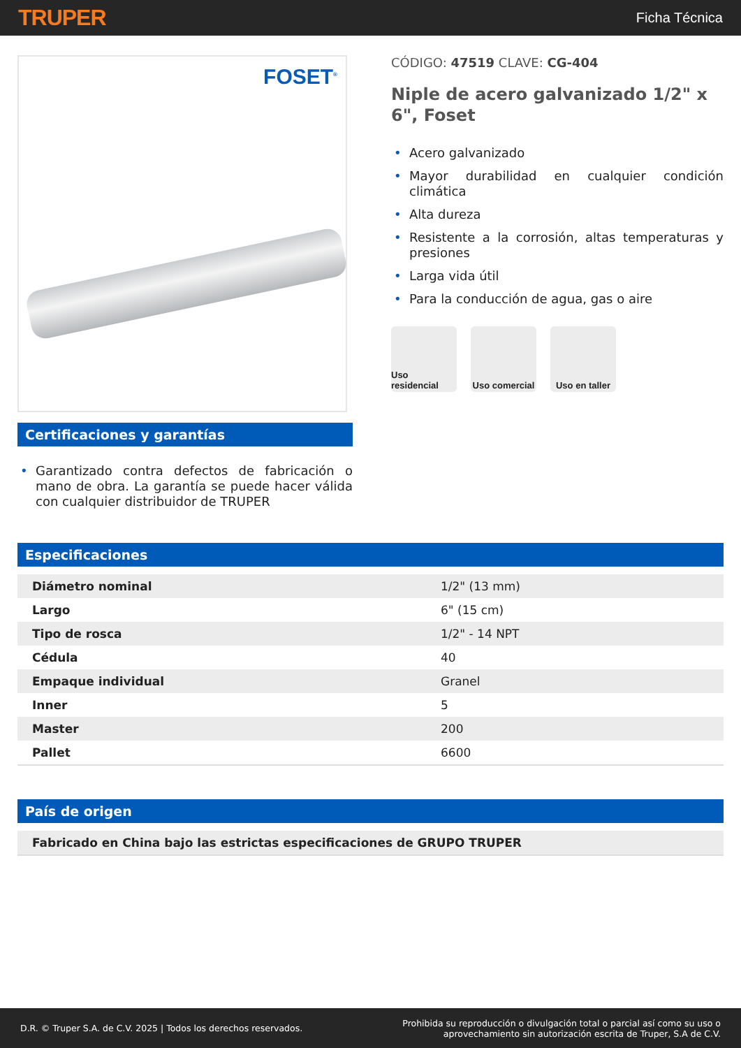TRUPER
Ficha Técnica
FOSET<sup>®</sup>
Certificaciones y garantías
• Garantizado contra defectos de fabricación o mano de obra. La garantía se puede hacer válida con cualquier distribuidor de TRUPER
CÓDIGO: 47519 CLAVE: CG-404
Niple de acero galvanizado 1/2" x 6", Foset
• Acero galvanizado
• Mayor durabilidad en cualquier condición climática
• Alta dureza
• Resistente a la corrosión, altas temperaturas y presiones
• Larga vida útil
• Para la conducción de agua, gas o aire
Uso residencial
Uso comercial
Uso en taller
Especificaciones
| Diámetro nominal | 1/2" (13 mm) |
| Largo | 6" (15 cm) |
| Tipo de rosca | 1/2" - 14 NPT |
| Cédula | 40 |
| Empaque individual | Granel |
| Inner | 5 |
| Master | 200 |
| Pallet | 6600 |
País de origen
Fabricado en China bajo las estrictas especificaciones de GRUPO TRUPER
D.R. © Truper S.A. de C.V. 2025 | Todos los derechos reservados.
Prohibida su reproducción o divulgación total o parcial así como su uso o
aprovechamiento sin autorización escrita de Truper, S.A de C.V.